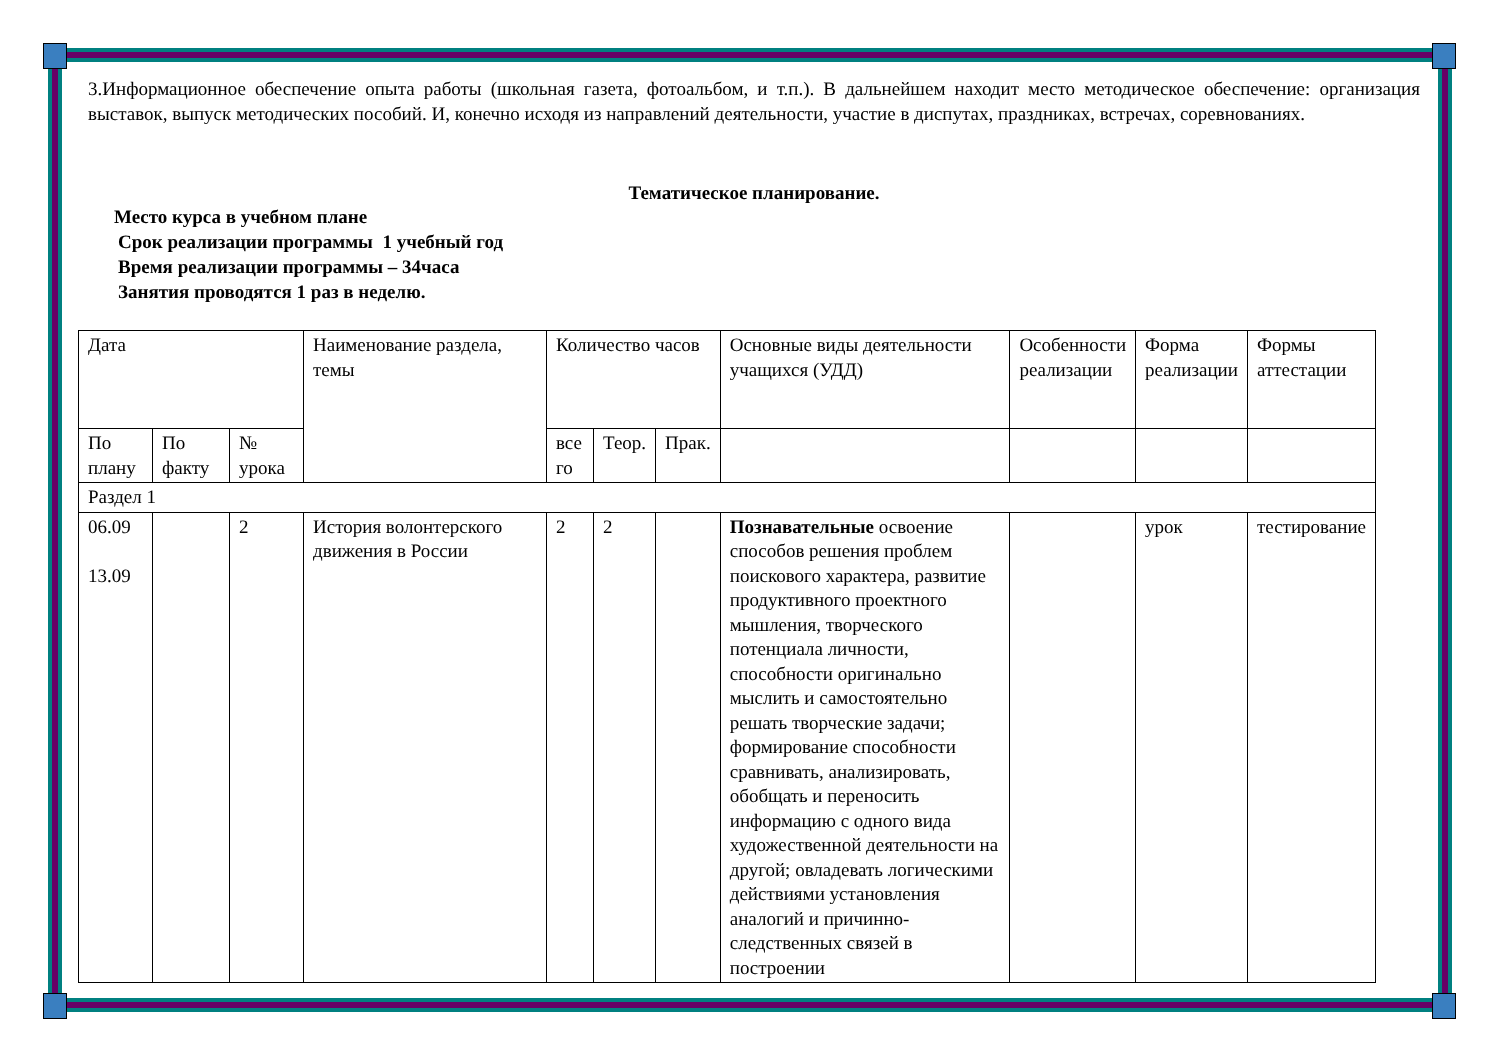3.Информационное обеспечение опыта работы (школьная газета, фотоальбом, и т.п.). В дальнейшем находит место методическое обеспечение: организация выставок, выпуск методических пособий. И, конечно исходя из направлений деятельности, участие в диспутах, праздниках, встречах, соревнованиях.
Тематическое планирование.
Место курса в учебном плане
Срок реализации программы 1 учебный год
Время реализации программы – 34часа
Занятия проводятся 1 раз в неделю.
| Дата | | | Наименование раздела, темы | Количество часов | | | Основные виды деятельности учащихся (УДД) | Особенности реализации | Форма реализации | Формы аттестации |
| По плану | По факту | № урока | | все го | Теор. | Прак. | | | | |
| Раздел 1 | | | | | | | | | | |
| 06.09 13.09 | | 2 | История волонтерского движения в России | 2 | 2 | | Познавательные освоение способов решения проблем поискового характера, развитие продуктивного проектного мышления, творческого потенциала личности, способности оригинально мыслить и самостоятельно решать творческие задачи; формирование способности сравнивать, анализировать, обобщать и переносить информацию с одного вида художественной деятельности на другой; овладевать логическими действиями установления аналогий и причинно-следственных связей в построении | | урок | тестирование |